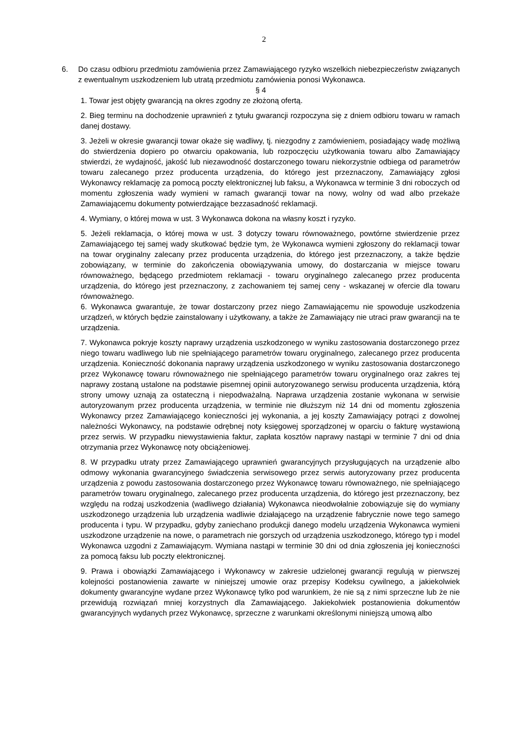2
6. Do czasu odbioru przedmiotu zamówienia przez Zamawiającego ryzyko wszelkich niebezpieczeństw związanych z ewentualnym uszkodzeniem lub utratą przedmiotu zamówienia ponosi Wykonawca.
§ 4
1. Towar jest objęty gwarancją na okres zgodny ze złożoną ofertą.
2. Bieg terminu na dochodzenie uprawnień z tytułu gwarancji rozpoczyna się z dniem odbioru towaru w ramach danej dostawy.
3. Jeżeli w okresie gwarancji towar okaże się wadliwy, tj. niezgodny z zamówieniem, posiadający wadę możliwą do stwierdzenia dopiero po otwarciu opakowania, lub rozpoczęciu użytkowania towaru albo Zamawiający stwierdzi, że wydajność, jakość lub niezawodność dostarczonego towaru niekorzystnie odbiega od parametrów towaru zalecanego przez producenta urządzenia, do którego jest przeznaczony, Zamawiający zgłosi Wykonawcy reklamację za pomocą poczty elektronicznej lub faksu, a Wykonawca w terminie 3 dni roboczych od momentu zgłoszenia wady wymieni w ramach gwarancji towar na nowy, wolny od wad albo przekaże Zamawiającemu dokumenty potwierdzające bezzasadność reklamacji.
4. Wymiany, o której mowa w ust. 3 Wykonawca dokona na własny koszt i ryzyko.
5. Jeżeli reklamacja, o której mowa w ust. 3 dotyczy towaru równoważnego, powtórne stwierdzenie przez Zamawiającego tej samej wady skutkować będzie tym, że Wykonawca wymieni zgłoszony do reklamacji towar na towar oryginalny zalecany przez producenta urządzenia, do którego jest przeznaczony, a także będzie zobowiązany, w terminie do zakończenia obowiązywania umowy, do dostarczania w miejsce towaru równoważnego, będącego przedmiotem reklamacji - towaru oryginalnego zalecanego przez producenta urządzenia, do którego jest przeznaczony, z zachowaniem tej samej ceny - wskazanej w ofercie dla towaru równoważnego.
6. Wykonawca gwarantuje, że towar dostarczony przez niego Zamawiającemu nie spowoduje uszkodzenia urządzeń, w których będzie zainstalowany i użytkowany, a także że Zamawiający nie utraci praw gwarancji na te urządzenia.
7. Wykonawca pokryje koszty naprawy urządzenia uszkodzonego w wyniku zastosowania dostarczonego przez niego towaru wadliwego lub nie spełniającego parametrów towaru oryginalnego, zalecanego przez producenta urządzenia. Konieczność dokonania naprawy urządzenia uszkodzonego w wyniku zastosowania dostarczonego przez Wykonawcę towaru równoważnego nie spełniającego parametrów towaru oryginalnego oraz zakres tej naprawy zostaną ustalone na podstawie pisemnej opinii autoryzowanego serwisu producenta urządzenia, którą strony umowy uznają za ostateczną i niepodważalną. Naprawa urządzenia zostanie wykonana w serwisie autoryzowanym przez producenta urządzenia, w terminie nie dłuższym niż 14 dni od momentu zgłoszenia Wykonawcy przez Zamawiającego konieczności jej wykonania, a jej koszty Zamawiający potrąci z dowolnej należności Wykonawcy, na podstawie odrębnej noty księgowej sporządzonej w oparciu o fakturę wystawioną przez serwis. W przypadku niewystawienia faktur, zapłata kosztów naprawy nastąpi w terminie 7 dni od dnia otrzymania przez Wykonawcę noty obciążeniowej.
8. W przypadku utraty przez Zamawiającego uprawnień gwarancyjnych przysługujących na urządzenie albo odmowy wykonania gwarancyjnego świadczenia serwisowego przez serwis autoryzowany przez producenta urządzenia z powodu zastosowania dostarczonego przez Wykonawcę towaru równoważnego, nie spełniającego parametrów towaru oryginalnego, zalecanego przez producenta urządzenia, do którego jest przeznaczony, bez względu na rodzaj uszkodzenia (wadliwego działania) Wykonawca nieodwołalnie zobowiązuje się do wymiany uszkodzonego urządzenia lub urządzenia wadliwie działającego na urządzenie fabrycznie nowe tego samego producenta i typu. W przypadku, gdyby zaniechano produkcji danego modelu urządzenia Wykonawca wymieni uszkodzone urządzenie na nowe, o parametrach nie gorszych od urządzenia uszkodzonego, którego typ i model Wykonawca uzgodni z Zamawiającym. Wymiana nastąpi w terminie 30 dni od dnia zgłoszenia jej konieczności za pomocą faksu lub poczty elektronicznej.
9. Prawa i obowiązki Zamawiającego i Wykonawcy w zakresie udzielonej gwarancji regulują w pierwszej kolejności postanowienia zawarte w niniejszej umowie oraz przepisy Kodeksu cywilnego, a jakiekolwiek dokumenty gwarancyjne wydane przez Wykonawcę tylko pod warunkiem, że nie są z nimi sprzeczne lub że nie przewidują rozwiązań mniej korzystnych dla Zamawiającego. Jakiekolwiek postanowienia dokumentów gwarancyjnych wydanych przez Wykonawcę, sprzeczne z warunkami określonymi niniejszą umową albo